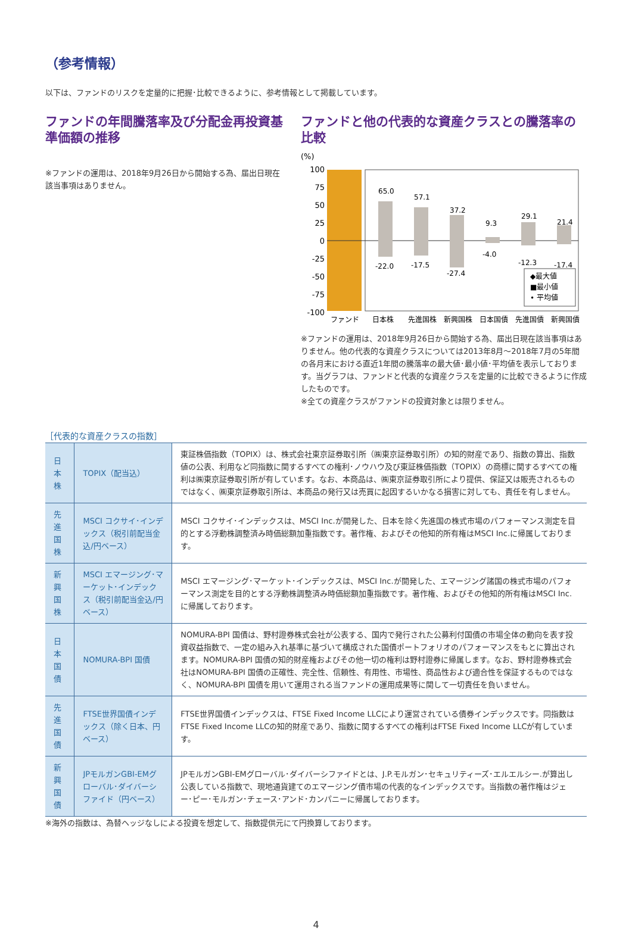（参考情報）
以下は、ファンドのリスクを定量的に把握･比較できるように、参考情報として掲載しています。
ファンドの年間騰落率及び分配金再投資基準価額の推移
※ファンドの運用は、2018年9月26日から開始する為、届出日現在該当事項はありません。
ファンドと他の代表的な資産クラスとの騰落率の比較
(%)
100
75
50
25
0
-25
-50
-75
-100
65.0
57.1
37.2
9.3
29.1
21.4
-22.0
-17.5
-27.4
-4.0
-12.3
-17.4
◆最大値
■最小値
• 平均値
ファンド
日本株
先進国株
新興国株
日本国債
先進国債
新興国債
※ファンドの運用は、2018年9月26日から開始する為、届出日現在該当事項はありません。他の代表的な資産クラスについては2013年8月～2018年7月の5年間の各月末における直近1年間の騰落率の最大値･最小値･平均値を表示しております。当グラフは、ファンドと代表的な資産クラスを定量的に比較できるように作成したものです。
※全ての資産クラスがファンドの投資対象とは限りません。
［代表的な資産クラスの指数］
| 日本株 | TOPIX（配当込） | 東証株価指数（TOPIX）は、株式会社東京証券取引所（㈱東京証券取引所）の知的財産であり、指数の算出、指数値の公表、利用など同指数に関するすべての権利･ノウハウ及び東証株価指数（TOPIX）の商標に関するすべての権利は㈱東京証券取引所が有しています。なお、本商品は、㈱東京証券取引所により提供、保証又は販売されるものではなく、㈱東京証券取引所は、本商品の発行又は売買に起因するいかなる損害に対しても、責任を有しません。 |
| 先進国株 | MSCI コクサイ･インデックス（税引前配当金込/円ベース） | MSCI コクサイ･インデックスは、MSCI Inc.が開発した、日本を除く先進国の株式市場のパフォーマンス測定を目的とする浮動株調整済み時価総額加重指数です。著作権、およびその他知的所有権はMSCI Inc.に帰属しております。 |
| 新興国株 | MSCI エマージング･マーケット･インデックス（税引前配当金込/円ベース） | MSCI エマージング･マーケット･インデックスは、MSCI Inc.が開発した、エマージング諸国の株式市場のパフォーマンス測定を目的とする浮動株調整済み時価総額加重指数です。著作権、およびその他知的所有権はMSCI Inc.に帰属しております。 |
| 日本国債 | NOMURA-BPI 国債 | NOMURA-BPI 国債は、野村證券株式会社が公表する、国内で発行された公募利付国債の市場全体の動向を表す投資収益指数で、一定の組み入れ基準に基づいて構成された国債ポートフォリオのパフォーマンスをもとに算出されます。NOMURA-BPI 国債の知的財産権およびその他一切の権利は野村證券に帰属します。なお、野村證券株式会社はNOMURA-BPI 国債の正確性、完全性、信頼性、有用性、市場性、商品性および適合性を保証するものではなく、NOMURA-BPI 国債を用いて運用される当ファンドの運用成果等に関して一切責任を負いません。 |
| 先進国債 | FTSE世界国債インデックス（除く日本、円ベース） | FTSE世界国債インデックスは、FTSE Fixed Income LLCにより運営されている債券インデックスです。同指数はFTSE Fixed Income LLCの知的財産であり、指数に関するすべての権利はFTSE Fixed Income LLCが有しています。 |
| 新興国債 | JPモルガンGBI-EMグローバル･ダイバーシファイド（円ベース） | JPモルガンGBI-EMグローバル･ダイバーシファイドとは、J.P.モルガン･セキュリティーズ･エルエルシー.が算出し公表している指数で、現地通貨建てのエマージング債市場の代表的なインデックスです。当指数の著作権はジェー･ピー･モルガン･チェース･アンド･カンパニーに帰属しております。 |
※海外の指数は、為替ヘッジなしによる投資を想定して、指数提供元にて円換算しております。
4